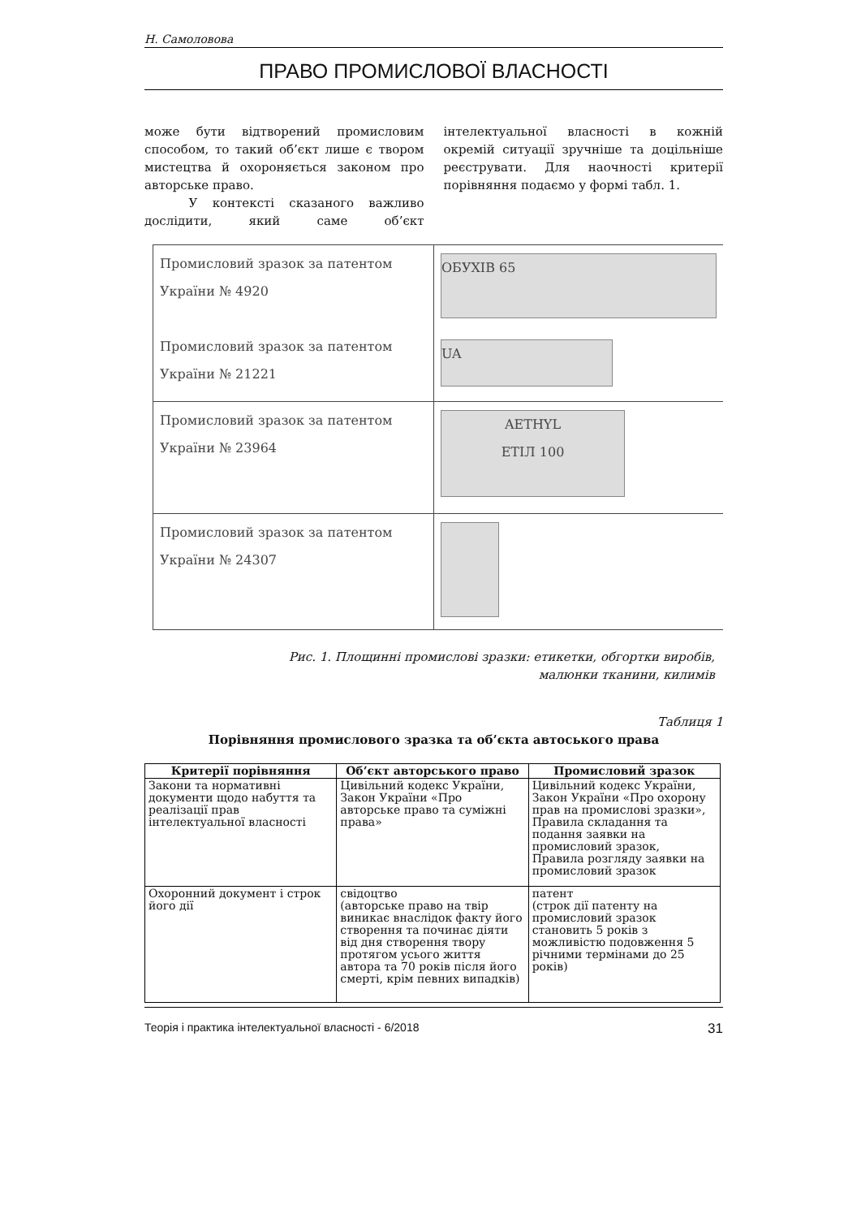Н. Самолововa
ПРАВО ПРОМИСЛОВОЇ ВЛАСНОСТІ
може бути відтворений промисловим способом, то такий об’єкт лише є твором мистецтва й охороняється законом про авторське право.
У контексті сказаного важливо дослідити, який саме об’єкт інтелектуальної власності в кожній окремій ситуації зручніше та доцільніше реєструвати. Для наочності критерії порівняння подаємо у формі табл. 1.
| Промисловий зразок за патентом України № 4920 Промисловий зразок за патентом України № 21221 | ОБУХІВ 65 UA |
| Промисловий зразок за патентом України № 23964 | AETHYL ЕТІЛ 100 |
| Промисловий зразок за патентом України № 24307 | |
Рис. 1. Площинні промислові зразки: етикетки, обгортки виробів,
малюнки тканини, килимів
Таблиця 1
Порівняння промислового зразка та об’єкта автоського права
| Критерії порівняння | Об’єкт авторського право | Промисловий зразок |
| --- | --- | --- |
| Закони та нормативні документи щодо набуття та реалізації прав інтелектуальної власності | Цивільний кодекс України, Закон України «Про авторське право та суміжні права» | Цивільний кодекс України, Закон України «Про охорону прав на промислові зразки», Правила складання та подання заявки на промисловий зразок, Правила розгляду заявки на промисловий зразок |
| Охоронний документ і строк його дії | свідоцтво (авторське право на твір виникає внаслідок факту його створення та починає діяти від дня створення твору протягом усього життя автора та 70 років після його смерті, крім певних випадків) | патент (строк дії патенту на промисловий зразок становить 5 років з можливістю подовження 5 річними термінами до 25 років) |
Теорія і практика інтелектуальної власності - 6/2018 31